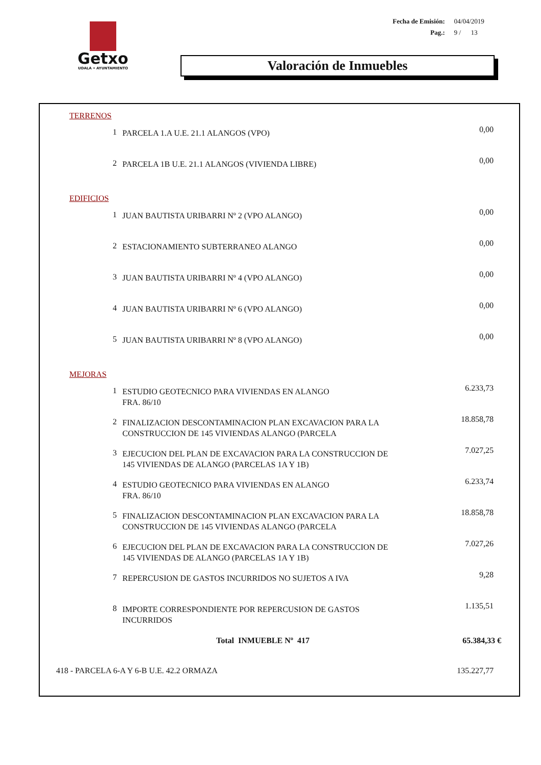Getxo
UDALA • AYUNTAMIENTO
| Fecha de Emisión: | 04/04/2019 |
| Pag.: | 9 / 13 |
Valoración de Inmuebles
| TERRENOS | | | |
| | 1 | PARCELA 1.A U.E. 21.1 ALANGOS (VPO) | 0,00 |
| | 2 | PARCELA 1B U.E. 21.1 ALANGOS (VIVIENDA LIBRE) | 0,00 |
| EDIFICIOS | | | |
| | 1 | JUAN BAUTISTA URIBARRI Nº 2 (VPO ALANGO) | 0,00 |
| | 2 | ESTACIONAMIENTO SUBTERRANEO ALANGO | 0,00 |
| | 3 | JUAN BAUTISTA URIBARRI Nº 4 (VPO ALANGO) | 0,00 |
| | 4 | JUAN BAUTISTA URIBARRI Nº 6 (VPO ALANGO) | 0,00 |
| | 5 | JUAN BAUTISTA URIBARRI Nº 8 (VPO ALANGO) | 0,00 |
| MEJORAS | | | |
| | 1 | ESTUDIO GEOTECNICO PARA VIVIENDAS EN ALANGO FRA. 86/10 | 6.233,73 |
| | 2 | FINALIZACION DESCONTAMINACION PLAN EXCAVACION PARA LA CONSTRUCCION DE 145 VIVIENDAS ALANGO (PARCELA | 18.858,78 |
| | 3 | EJECUCION DEL PLAN DE EXCAVACION PARA LA CONSTRUCCION DE 145 VIVIENDAS DE ALANGO (PARCELAS 1A Y 1B) | 7.027,25 |
| | 4 | ESTUDIO GEOTECNICO PARA VIVIENDAS EN ALANGO FRA. 86/10 | 6.233,74 |
| | 5 | FINALIZACION DESCONTAMINACION PLAN EXCAVACION PARA LA CONSTRUCCION DE 145 VIVIENDAS ALANGO (PARCELA | 18.858,78 |
| | 6 | EJECUCION DEL PLAN DE EXCAVACION PARA LA CONSTRUCCION DE 145 VIVIENDAS DE ALANGO (PARCELAS 1A Y 1B) | 7.027,26 |
| | 7 | REPERCUSION DE GASTOS INCURRIDOS NO SUJETOS A IVA | 9,28 |
| | 8 | IMPORTE CORRESPONDIENTE POR REPERCUSION DE GASTOS INCURRIDOS | 1.135,51 |
| Total INMUEBLE Nº 417 | | | 65.384,33 € |
| 418 - PARCELA 6-A Y 6-B U.E. 42.2 ORMAZA | | | 135.227,77 |